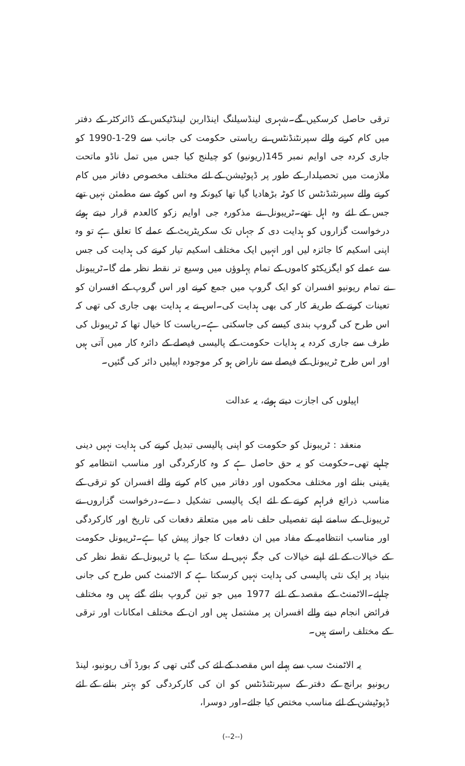ترقی حاصل کرسکیں گے۔شہری لینڈسیلنگ اینڈاربن لینڈٹیکس کے ڈائرکٹر کے دفتر میں کام کرنے والے سپرنٹنڈنٹس نے ریاستی حکومت کی جانب سے 29-1-1990 کو جاری کردہ جی اوایم نمبر 145(ریونیو) کو چیلنج کیا جس میں تمل ناڈو ماتحت ملازمت میں تحصیلدار کے طور پر ڈپوٹیشن کے لئے مختلف مخصوص دفاتر میں کام کرنے والے سپرنٹنڈنٹس کا کوٹہ بڑھادیا گیا تھا کیونکہ وہ اس کوٹے سے مطمئن نہیں تھے جس کے لئے وہ اہل تھے۔ٹریبونل نے مذکورہ جی اوایم زکو کالعدم قرار دیتے ہوئے درخواست گزاروں کو ہدایت دی کہ جہاں تک سکریٹریٹ کے عملے کا تعلق ہے تو وہ اپنی اسکیم کا جائزہ لیں اور انہیں ایک مختلف اسکیم تیار کرنے کی ہدایت کی جس سے عملے کو ایگزیکٹو کاموں کے تمام پہلوؤں میں وسیع تر نقطہ نظر ملے گا۔ٹریبونل نے تمام ریونیو افسران کو ایک گروپ میں جمع کرنے اور اس گروپ کے افسران کو تعینات کرنے کے طریقہ کار کی بھی ہدایت کی۔اس نے یہ ہدایت بھی جاری کی تھی کہ اس طرح کی گروپ بندی کیسے کی جاسکتی ہے۔ریاست کا خیال تھا کہ ٹریبونل کی طرف سے جاری کردہ یہ ہدایات حکومت کے پالیسی فیصلے کے دائرہ کار میں آتی ہیں اور اس طرح ٹریبونل کے فیصلے سے ناراض ہو کر موجودہ اپیلیں دائر کی گئیں۔
اپیلوں کی اجازت دیتے ہوئے، یہ عدالت
منعقد : ٹریبونل کو حکومت کو اپنی پالیسی تبدیل کرنے کی ہدایت نہیں دینی چاہیے تھی۔حکومت کو یہ حق حاصل ہے کہ وہ کارکردگی اور مناسب انتظامیہ کو یقینی بنانے اور مختلف محکموں اور دفاتر میں کام کرنے والے افسران کو ترقی کے مناسب ذرائع فراہم کرنے کے لئے ایک پالیسی تشکیل دے۔درخواست گزاروں نے ٹریبونل کے سامنے اپنے تفصیلی حلف نامہ میں متعلقہ دفعات کی تاریخ اور کارکردگی اور مناسب انتظامیہ کے مفاد میں ان دفعات کا جواز پیش کیا ہے۔ٹریبونل حکومت کے خیالات کے لئے اپنے خیالات کی جگہ نہیں لے سکتا ہے یا ٹریبونل کے نقطہ نظر کی بنیاد پر ایک نئی پالیسی کی ہدایت نہیں کرسکتا ہے کہ الاٹمنٹ کس طرح کی جانی چاہئے۔الاٹمنٹ کے مقصد کے لئے 1977 میں جو تین گروپ بنائے گئے ہیں وہ مختلف فرائض انجام دینے والے افسران پر مشتمل ہیں اور ان کے مختلف امکانات اور ترقی کے مختلف راستے ہیں۔
یہ الاٹمنٹ سب سے پہلے اس مقصد کے لئے کی گئی تھی کہ بورڈ آف ریونیو، لینڈ ریونیو برانچ کے دفتر کے سپرنٹنڈنٹس کو ان کی کارکردگی کو بہتر بنانے کے لئے ڈپوٹیشن کے لئے مناسب مختص کیا جائے۔اور دوسرا،
(--2--)